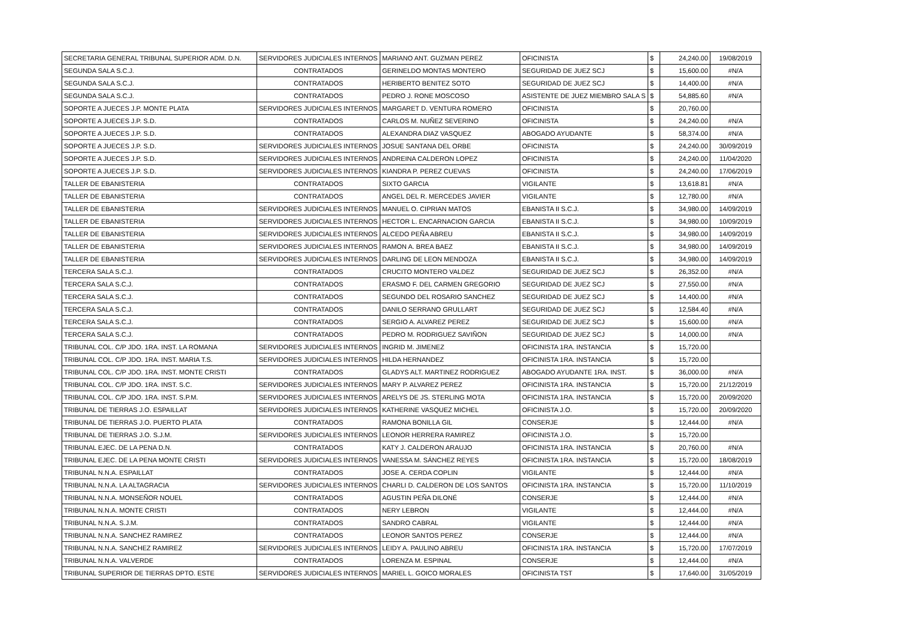| SECRETARIA GENERAL TRIBUNAL SUPERIOR ADM. D.N. | SERVIDORES JUDICIALES INTERNOS | MARIANO ANT. GUZMAN PEREZ | OFICINISTA | $ | 24,240.00 | 19/08/2019 |
| SEGUNDA SALA S.C.J. | CONTRATADOS | GERINELDO MONTAS MONTERO | SEGURIDAD DE JUEZ SCJ | $ | 15,600.00 | #N/A |
| SEGUNDA SALA S.C.J. | CONTRATADOS | HERIBERTO BENITEZ SOTO | SEGURIDAD DE JUEZ SCJ | $ | 14,400.00 | #N/A |
| SEGUNDA SALA S.C.J. | CONTRATADOS | PEDRO J. RONE MOSCOSO | ASISTENTE DE JUEZ MIEMBRO SALA S | $ | 54,885.60 | #N/A |
| SOPORTE A JUECES J.P. MONTE PLATA | SERVIDORES JUDICIALES INTERNOS | MARGARET D. VENTURA ROMERO | OFICINISTA | $ | 20,760.00 | |
| SOPORTE A JUECES J.P. S.D. | CONTRATADOS | CARLOS M. NUÑEZ SEVERINO | OFICINISTA | $ | 24,240.00 | #N/A |
| SOPORTE A JUECES J.P. S.D. | CONTRATADOS | ALEXANDRA DIAZ VASQUEZ | ABOGADO AYUDANTE | $ | 58,374.00 | #N/A |
| SOPORTE A JUECES J.P. S.D. | SERVIDORES JUDICIALES INTERNOS | JOSUE SANTANA DEL ORBE | OFICINISTA | $ | 24,240.00 | 30/09/2019 |
| SOPORTE A JUECES J.P. S.D. | SERVIDORES JUDICIALES INTERNOS | ANDREINA CALDERON LOPEZ | OFICINISTA | $ | 24,240.00 | 11/04/2020 |
| SOPORTE A JUECES J.P. S.D. | SERVIDORES JUDICIALES INTERNOS | KIANDRA P. PEREZ CUEVAS | OFICINISTA | $ | 24,240.00 | 17/06/2019 |
| TALLER DE EBANISTERIA | CONTRATADOS | SIXTO GARCIA | VIGILANTE | $ | 13,618.81 | #N/A |
| TALLER DE EBANISTERIA | CONTRATADOS | ANGEL DEL R. MERCEDES JAVIER | VIGILANTE | $ | 12,780.00 | #N/A |
| TALLER DE EBANISTERIA | SERVIDORES JUDICIALES INTERNOS | MANUEL O. CIPRIAN MATOS | EBANISTA II S.C.J. | $ | 34,980.00 | 14/09/2019 |
| TALLER DE EBANISTERIA | SERVIDORES JUDICIALES INTERNOS | HECTOR L. ENCARNACION GARCIA | EBANISTA II S.C.J. | $ | 34,980.00 | 10/09/2019 |
| TALLER DE EBANISTERIA | SERVIDORES JUDICIALES INTERNOS | ALCEDO PEÑA ABREU | EBANISTA II S.C.J. | $ | 34,980.00 | 14/09/2019 |
| TALLER DE EBANISTERIA | SERVIDORES JUDICIALES INTERNOS | RAMON A. BREA BAEZ | EBANISTA II S.C.J. | $ | 34,980.00 | 14/09/2019 |
| TALLER DE EBANISTERIA | SERVIDORES JUDICIALES INTERNOS | DARLING DE LEON MENDOZA | EBANISTA II S.C.J. | $ | 34,980.00 | 14/09/2019 |
| TERCERA SALA S.C.J. | CONTRATADOS | CRUCITO MONTERO VALDEZ | SEGURIDAD DE JUEZ SCJ | $ | 26,352.00 | #N/A |
| TERCERA SALA S.C.J. | CONTRATADOS | ERASMO F. DEL CARMEN GREGORIO | SEGURIDAD DE JUEZ SCJ | $ | 27,550.00 | #N/A |
| TERCERA SALA S.C.J. | CONTRATADOS | SEGUNDO DEL ROSARIO SANCHEZ | SEGURIDAD DE JUEZ SCJ | $ | 14,400.00 | #N/A |
| TERCERA SALA S.C.J. | CONTRATADOS | DANILO SERRANO GRULLART | SEGURIDAD DE JUEZ SCJ | $ | 12,584.40 | #N/A |
| TERCERA SALA S.C.J. | CONTRATADOS | SERGIO A. ALVAREZ PEREZ | SEGURIDAD DE JUEZ SCJ | $ | 15,600.00 | #N/A |
| TERCERA SALA S.C.J. | CONTRATADOS | PEDRO M. RODRIGUEZ SAVIÑON | SEGURIDAD DE JUEZ SCJ | $ | 14,000.00 | #N/A |
| TRIBUNAL COL. C/P JDO. 1RA. INST. LA ROMANA | SERVIDORES JUDICIALES INTERNOS | INGRID M. JIMENEZ | OFICINISTA 1RA. INSTANCIA | $ | 15,720.00 | |
| TRIBUNAL COL. C/P JDO. 1RA. INST. MARIA T.S. | SERVIDORES JUDICIALES INTERNOS | HILDA HERNANDEZ | OFICINISTA 1RA. INSTANCIA | $ | 15,720.00 | |
| TRIBUNAL COL. C/P JDO. 1RA. INST. MONTE CRISTI | CONTRATADOS | GLADYS ALT. MARTINEZ RODRIGUEZ | ABOGADO AYUDANTE 1RA. INST. | $ | 36,000.00 | #N/A |
| TRIBUNAL COL. C/P JDO. 1RA. INST. S.C. | SERVIDORES JUDICIALES INTERNOS | MARY P. ALVAREZ PEREZ | OFICINISTA 1RA. INSTANCIA | $ | 15,720.00 | 21/12/2019 |
| TRIBUNAL COL. C/P JDO. 1RA. INST. S.P.M. | SERVIDORES JUDICIALES INTERNOS | ARELYS DE JS. STERLING MOTA | OFICINISTA 1RA. INSTANCIA | $ | 15,720.00 | 20/09/2020 |
| TRIBUNAL DE TIERRAS J.O. ESPAILLAT | SERVIDORES JUDICIALES INTERNOS | KATHERINE VASQUEZ MICHEL | OFICINISTA J.O. | $ | 15,720.00 | 20/09/2020 |
| TRIBUNAL DE TIERRAS J.O. PUERTO PLATA | CONTRATADOS | RAMONA BONILLA GIL | CONSERJE | $ | 12,444.00 | #N/A |
| TRIBUNAL DE TIERRAS J.O. S.J.M. | SERVIDORES JUDICIALES INTERNOS | LEONOR HERRERA RAMIREZ | OFICINISTA J.O. | $ | 15,720.00 | |
| TRIBUNAL EJEC. DE LA PENA D.N. | CONTRATADOS | KATY J. CALDERON ARAUJO | OFICINISTA 1RA. INSTANCIA | $ | 20,760.00 | #N/A |
| TRIBUNAL EJEC. DE LA PENA MONTE CRISTI | SERVIDORES JUDICIALES INTERNOS | VANESSA M. SÁNCHEZ REYES | OFICINISTA 1RA. INSTANCIA | $ | 15,720.00 | 18/08/2019 |
| TRIBUNAL N.N.A. ESPAILLAT | CONTRATADOS | JOSE A. CERDA COPLIN | VIGILANTE | $ | 12,444.00 | #N/A |
| TRIBUNAL N.N.A. LA ALTAGRACIA | SERVIDORES JUDICIALES INTERNOS | CHARLI D. CALDERON DE LOS SANTOS | OFICINISTA 1RA. INSTANCIA | $ | 15,720.00 | 11/10/2019 |
| TRIBUNAL N.N.A. MONSEÑOR NOUEL | CONTRATADOS | AGUSTIN PEÑA DILONÉ | CONSERJE | $ | 12,444.00 | #N/A |
| TRIBUNAL N.N.A. MONTE CRISTI | CONTRATADOS | NERY LEBRON | VIGILANTE | $ | 12,444.00 | #N/A |
| TRIBUNAL N.N.A. S.J.M. | CONTRATADOS | SANDRO CABRAL | VIGILANTE | $ | 12,444.00 | #N/A |
| TRIBUNAL N.N.A. SANCHEZ RAMIREZ | CONTRATADOS | LEONOR SANTOS PEREZ | CONSERJE | $ | 12,444.00 | #N/A |
| TRIBUNAL N.N.A. SANCHEZ RAMIREZ | SERVIDORES JUDICIALES INTERNOS | LEIDY A. PAULINO ABREU | OFICINISTA 1RA. INSTANCIA | $ | 15,720.00 | 17/07/2019 |
| TRIBUNAL N.N.A. VALVERDE | CONTRATADOS | LORENZA M. ESPINAL | CONSERJE | $ | 12,444.00 | #N/A |
| TRIBUNAL SUPERIOR DE TIERRAS DPTO. ESTE | SERVIDORES JUDICIALES INTERNOS | MARIEL L. GOICO MORALES | OFICINISTA TST | $ | 17,640.00 | 31/05/2019 |